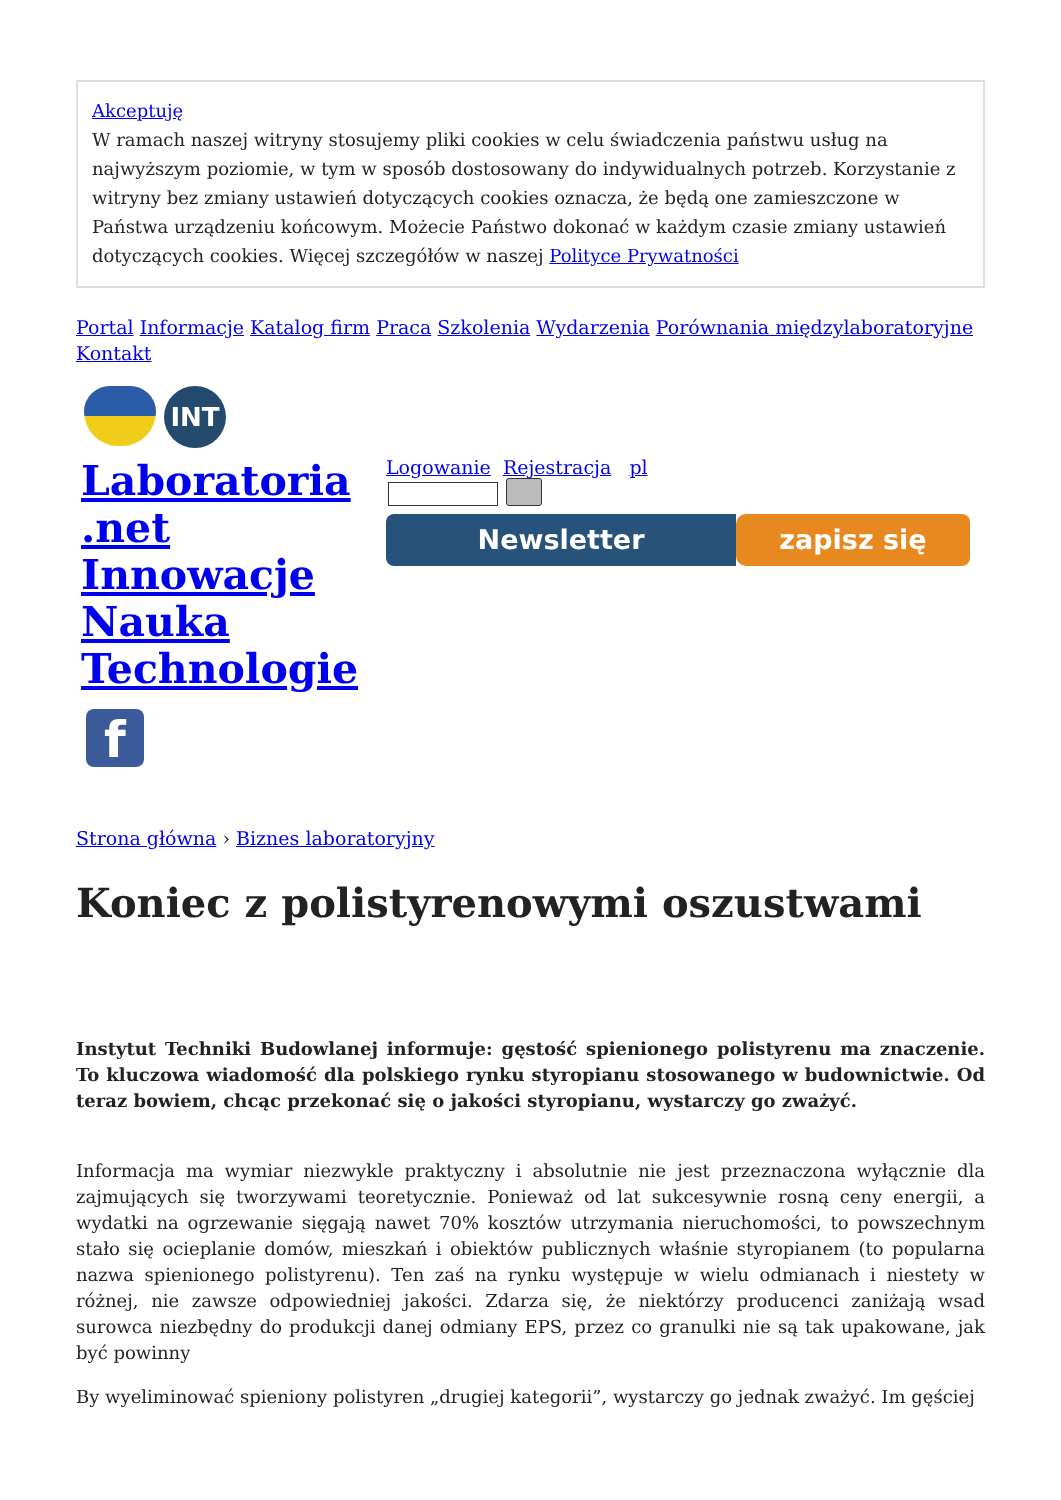Akceptuję
W ramach naszej witryny stosujemy pliki cookies w celu świadczenia państwu usług na najwyższym poziomie, w tym w sposób dostosowany do indywidualnych potrzeb. Korzystanie z witryny bez zmiany ustawień dotyczących cookies oznacza, że będą one zamieszczone w Państwa urządzeniu końcowym. Możecie Państwo dokonać w każdym czasie zmiany ustawień dotyczących cookies. Więcej szczegółów w naszej Polityce Prywatności
Portal Informacje Katalog firm Praca Szkolenia Wydarzenia Porównania międzylaboratoryjne
Kontakt
INT
Laboratoria
.net
Innowacje
Nauka
Technologie
f
Logowanie Rejestracja pl
Newsletter zapisz się
Strona główna › Biznes laboratoryjny
Koniec z polistyrenowymi oszustwami
Instytut Techniki Budowlanej informuje: gęstość spienionego polistyrenu ma znaczenie. To kluczowa wiadomość dla polskiego rynku styropianu stosowanego w budownictwie. Od teraz bowiem, chcąc przekonać się o jakości styropianu, wystarczy go zważyć.
Informacja ma wymiar niezwykle praktyczny i absolutnie nie jest przeznaczona wyłącznie dla zajmujących się tworzywami teoretycznie. Ponieważ od lat sukcesywnie rosną ceny energii, a wydatki na ogrzewanie sięgają nawet 70% kosztów utrzymania nieruchomości, to powszechnym stało się ocieplanie domów, mieszkań i obiektów publicznych właśnie styropianem (to popularna nazwa spienionego polistyrenu). Ten zaś na rynku występuje w wielu odmianach i niestety w różnej, nie zawsze odpowiedniej jakości. Zdarza się, że niektórzy producenci zaniżają wsad surowca niezbędny do produkcji danej odmiany EPS, przez co granulki nie są tak upakowane, jak być powinny
By wyeliminować spieniony polistyren „drugiej kategorii”, wystarczy go jednak zważyć. Im gęściej